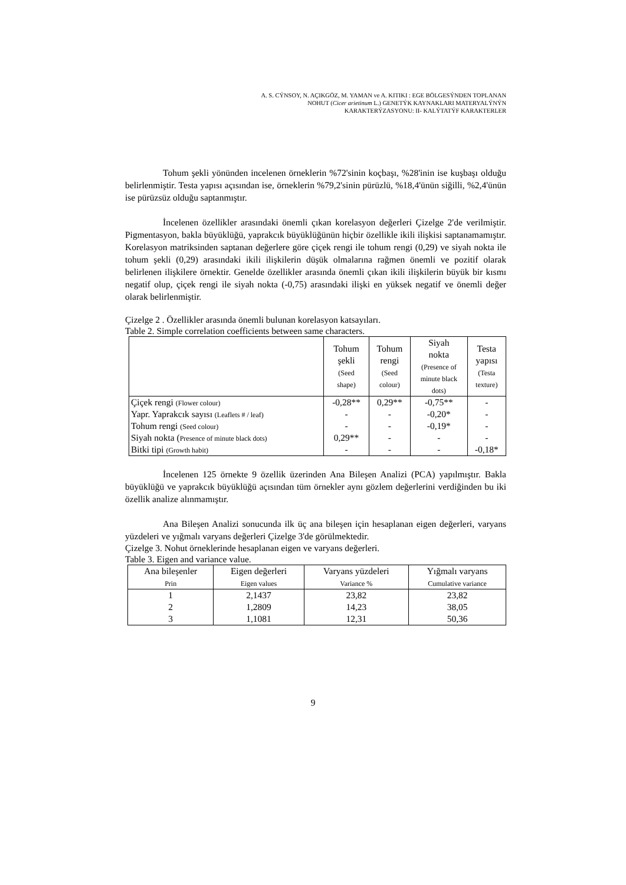A. S. CÝNSOY, N. AÇIKGÖZ, M. YAMAN ve A. KITIKI : EGE BÖLGESÝNDEN TOPLANAN
NOHUT (Cicer arietinum L.) GENETÝK KAYNAKLARI MATERYALÝNÝN
KARAKTERÝZASYONU: II- KALÝTATÝF KARAKTERLER
Tohum şekli yönünden incelenen örneklerin %72'sinin koçbaşı, %28'inin ise kuşbaşı olduğu belirlenmiştir. Testa yapısı açısından ise, örneklerin %79,2'sinin pürüzlü, %18,4'ünün siğilli, %2,4'ünün ise pürüzsüz olduğu saptanmıştır.
İncelenen özellikler arasındaki önemli çıkan korelasyon değerleri Çizelge 2'de verilmiştir. Pigmentasyon, bakla büyüklüğü, yaprakcık büyüklüğünün hiçbir özellikle ikili ilişkisi saptanamamıştır. Korelasyon matriksinden saptanan değerlere göre çiçek rengi ile tohum rengi (0,29) ve siyah nokta ile tohum şekli (0,29) arasındaki ikili ilişkilerin düşük olmalarına rağmen önemli ve pozitif olarak belirlenen ilişkilere örnektir. Genelde özellikler arasında önemli çıkan ikili ilişkilerin büyük bir kısmı negatif olup, çiçek rengi ile siyah nokta (-0,75) arasındaki ilişki en yüksek negatif ve önemli değer olarak belirlenmiştir.
Çizelge 2 . Özellikler arasında önemli bulunan korelasyon katsayıları.
Table 2. Simple correlation coefficients between same characters.
| | Tohum şekli (Seed shape) | Tohum rengi (Seed colour) | Siyah nokta (Presence of minute black dots) | Testa yapısı (Testa texture) |
| --- | --- | --- | --- | --- |
| Çiçek rengi (Flower colour) | -0,28** | 0,29** | -0,75** | - |
| Yapr. Yaprakcık sayısı (Leaflets # / leaf) | - | - | -0,20* | - |
| Tohum rengi (Seed colour) | - | - | -0,19* | - |
| Siyah nokta ( Presence of minute black dots) | 0,29** | - | - | - |
| Bitki tipi (Growth habit) | - | - | - | -0,18* |
İncelenen 125 örnekte 9 özellik üzerinden Ana Bileşen Analizi (PCA) yapılmıştır. Bakla büyüklüğü ve yaprakcık büyüklüğü açısından tüm örnekler aynı gözlem değerlerini verdiğinden bu iki özellik analize alınmamıştır.
Ana Bileşen Analizi sonucunda ilk üç ana bileşen için hesaplanan eigen değerleri, varyans yüzdeleri ve yığmalı varyans değerleri Çizelge 3'de görülmektedir.
Çizelge 3. Nohut örneklerinde hesaplanan eigen ve varyans değerleri.
Table 3. Eigen and variance value.
| Ana bileşenler Prin | Eigen değerleri Eigen values | Varyans yüzdeleri Variance % | Yığmalı varyans Cumulative variance |
| --- | --- | --- | --- |
| 1 | 2,1437 | 23,82 | 23,82 |
| 2 | 1,2809 | 14,23 | 38,05 |
| 3 | 1,1081 | 12,31 | 50,36 |
9